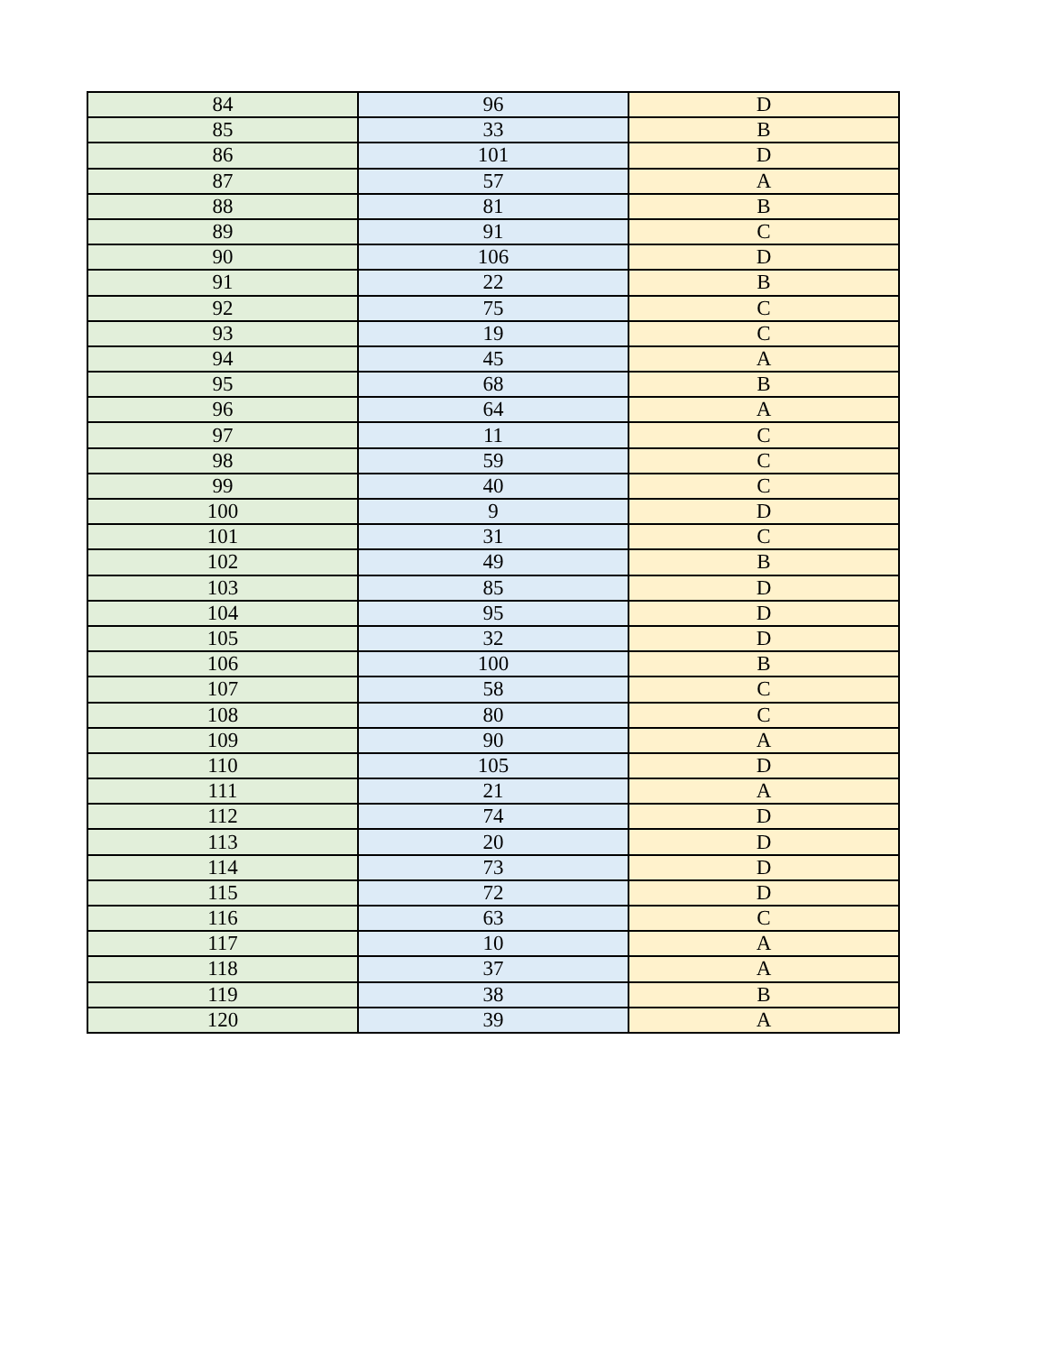| 84 | 96 | D |
| 85 | 33 | B |
| 86 | 101 | D |
| 87 | 57 | A |
| 88 | 81 | B |
| 89 | 91 | C |
| 90 | 106 | D |
| 91 | 22 | B |
| 92 | 75 | C |
| 93 | 19 | C |
| 94 | 45 | A |
| 95 | 68 | B |
| 96 | 64 | A |
| 97 | 11 | C |
| 98 | 59 | C |
| 99 | 40 | C |
| 100 | 9 | D |
| 101 | 31 | C |
| 102 | 49 | B |
| 103 | 85 | D |
| 104 | 95 | D |
| 105 | 32 | D |
| 106 | 100 | B |
| 107 | 58 | C |
| 108 | 80 | C |
| 109 | 90 | A |
| 110 | 105 | D |
| 111 | 21 | A |
| 112 | 74 | D |
| 113 | 20 | D |
| 114 | 73 | D |
| 115 | 72 | D |
| 116 | 63 | C |
| 117 | 10 | A |
| 118 | 37 | A |
| 119 | 38 | B |
| 120 | 39 | A |